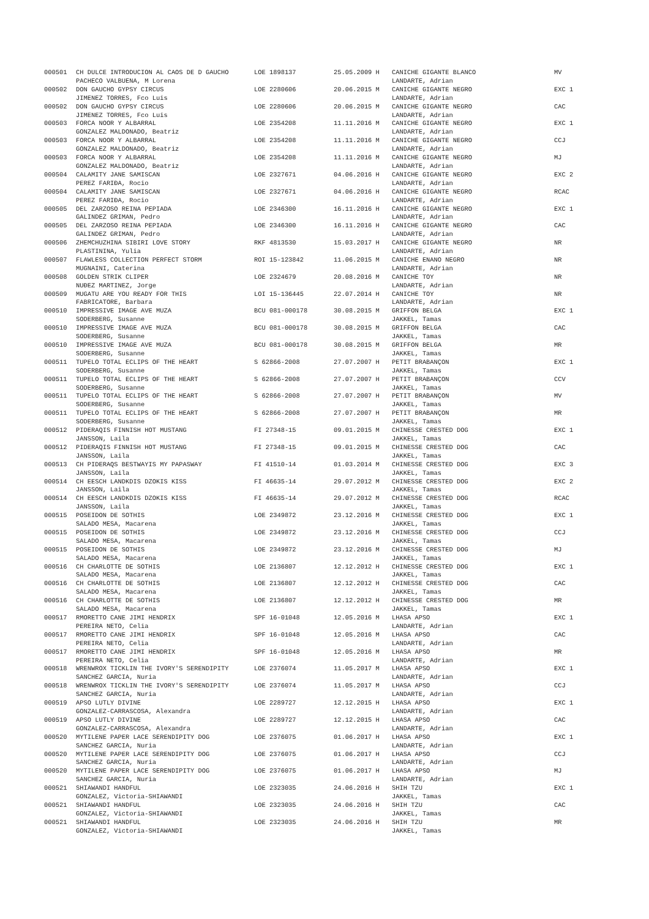| 000501 | CH DULCE INTRODUCION AL CAOS DE D GAUCHO | LOE 1898137 | 25.05.2009 H | CANICHE GIGANTE BLANCO | MV |
| | PACHECO VALBUENA, M Lorena | | | LANDARTE, Adrian | |
| 000502 | DON GAUCHO GYPSY CIRCUS | LOE 2280606 | 20.06.2015 M | CANICHE GIGANTE NEGRO | EXC 1 |
| | JIMENEZ TORRES, Fco Luis | | | LANDARTE, Adrian | |
| 000502 | DON GAUCHO GYPSY CIRCUS | LOE 2280606 | 20.06.2015 M | CANICHE GIGANTE NEGRO | CAC |
| | JIMENEZ TORRES, Fco Luis | | | LANDARTE, Adrian | |
| 000503 | FORCA NOOR Y ALBARRAL | LOE 2354208 | 11.11.2016 M | CANICHE GIGANTE NEGRO | EXC 1 |
| | GONZALEZ MALDONADO, Beatriz | | | LANDARTE, Adrian | |
| 000503 | FORCA NOOR Y ALBARRAL | LOE 2354208 | 11.11.2016 M | CANICHE GIGANTE NEGRO | CCJ |
| | GONZALEZ MALDONADO, Beatriz | | | LANDARTE, Adrian | |
| 000503 | FORCA NOOR Y ALBARRAL | LOE 2354208 | 11.11.2016 M | CANICHE GIGANTE NEGRO | MJ |
| | GONZALEZ MALDONADO, Beatriz | | | LANDARTE, Adrian | |
| 000504 | CALAMITY JANE SAMISCAN | LOE 2327671 | 04.06.2016 H | CANICHE GIGANTE NEGRO | EXC 2 |
| | PEREZ FARIĐA, Rocio | | | LANDARTE, Adrian | |
| 000504 | CALAMITY JANE SAMISCAN | LOE 2327671 | 04.06.2016 H | CANICHE GIGANTE NEGRO | RCAC |
| | PEREZ FARIĐA, Rocio | | | LANDARTE, Adrian | |
| 000505 | DEL ZARZOSO REINA PEPIADA | LOE 2346300 | 16.11.2016 H | CANICHE GIGANTE NEGRO | EXC 1 |
| | GALINDEZ GRIMAN, Pedro | | | LANDARTE, Adrian | |
| 000505 | DEL ZARZOSO REINA PEPIADA | LOE 2346300 | 16.11.2016 H | CANICHE GIGANTE NEGRO | CAC |
| | GALINDEZ GRIMAN, Pedro | | | LANDARTE, Adrian | |
| 000506 | ZHEMCHUZHINA SIBIRI LOVE STORY | RKF 4813530 | 15.03.2017 H | CANICHE GIGANTE NEGRO | NR |
| | PLASTININA, Yulia | | | LANDARTE, Adrian | |
| 000507 | FLAWLESS COLLECTION PERFECT STORM | ROI 15-123842 | 11.06.2015 M | CANICHE ENANO NEGRO | NR |
| | MUGNAINI, Caterina | | | LANDARTE, Adrian | |
| 000508 | GOLDEN STRIK CLIPER | LOE 2324679 | 20.08.2016 M | CANICHE TOY | NR |
| | NUĐEZ MARTINEZ, Jorge | | | LANDARTE, Adrian | |
| 000509 | MUGATU ARE YOU READY FOR THIS | LOI 15-136445 | 22.07.2014 H | CANICHE TOY | NR |
| | FABRICATORE, Barbara | | | LANDARTE, Adrian | |
| 000510 | IMPRESSIVE IMAGE AVE MUZA | BCU 081-000178 | 30.08.2015 M | GRIFFON BELGA | EXC 1 |
| | SODERBERG, Susanne | | | JAKKEL, Tamas | |
| 000510 | IMPRESSIVE IMAGE AVE MUZA | BCU 081-000178 | 30.08.2015 M | GRIFFON BELGA | CAC |
| | SODERBERG, Susanne | | | JAKKEL, Tamas | |
| 000510 | IMPRESSIVE IMAGE AVE MUZA | BCU 081-000178 | 30.08.2015 M | GRIFFON BELGA | MR |
| | SODERBERG, Susanne | | | JAKKEL, Tamas | |
| 000511 | TUPELO TOTAL ECLIPS OF THE HEART | S 62866-2008 | 27.07.2007 H | PETIT BRABANÇON | EXC 1 |
| | SODERBERG, Susanne | | | JAKKEL, Tamas | |
| 000511 | TUPELO TOTAL ECLIPS OF THE HEART | S 62866-2008 | 27.07.2007 H | PETIT BRABANÇON | CCV |
| | SODERBERG, Susanne | | | JAKKEL, Tamas | |
| 000511 | TUPELO TOTAL ECLIPS OF THE HEART | S 62866-2008 | 27.07.2007 H | PETIT BRABANÇON | MV |
| | SODERBERG, Susanne | | | JAKKEL, Tamas | |
| 000511 | TUPELO TOTAL ECLIPS OF THE HEART | S 62866-2008 | 27.07.2007 H | PETIT BRABANÇON | MR |
| | SODERBERG, Susanne | | | JAKKEL, Tamas | |
| 000512 | PIDERAQIS FINNISH HOT MUSTANG | FI 27348-15 | 09.01.2015 M | CHINESSE CRESTED DOG | EXC 1 |
| | JANSSON, Laila | | | JAKKEL, Tamas | |
| 000512 | PIDERAQIS FINNISH HOT MUSTANG | FI 27348-15 | 09.01.2015 M | CHINESSE CRESTED DOG | CAC |
| | JANSSON, Laila | | | JAKKEL, Tamas | |
| 000513 | CH PIDERAQS BESTWAYIS MY PAPASWAY | FI 41510-14 | 01.03.2014 M | CHINESSE CRESTED DOG | EXC 3 |
| | JANSSON, Laila | | | JAKKEL, Tamas | |
| 000514 | CH EESCH LANDKDIS DZOKIS KISS | FI 46635-14 | 29.07.2012 M | CHINESSE CRESTED DOG | EXC 2 |
| | JANSSON, Laila | | | JAKKEL, Tamas | |
| 000514 | CH EESCH LANDKDIS DZOKIS KISS | FI 46635-14 | 29.07.2012 M | CHINESSE CRESTED DOG | RCAC |
| | JANSSON, Laila | | | JAKKEL, Tamas | |
| 000515 | POSEIDON DE SOTHIS | LOE 2349872 | 23.12.2016 M | CHINESSE CRESTED DOG | EXC 1 |
| | SALADO MESA, Macarena | | | JAKKEL, Tamas | |
| 000515 | POSEIDON DE SOTHIS | LOE 2349872 | 23.12.2016 M | CHINESSE CRESTED DOG | CCJ |
| | SALADO MESA, Macarena | | | JAKKEL, Tamas | |
| 000515 | POSEIDON DE SOTHIS | LOE 2349872 | 23.12.2016 M | CHINESSE CRESTED DOG | MJ |
| | SALADO MESA, Macarena | | | JAKKEL, Tamas | |
| 000516 | CH CHARLOTTE DE SOTHIS | LOE 2136807 | 12.12.2012 H | CHINESSE CRESTED DOG | EXC 1 |
| | SALADO MESA, Macarena | | | JAKKEL, Tamas | |
| 000516 | CH CHARLOTTE DE SOTHIS | LOE 2136807 | 12.12.2012 H | CHINESSE CRESTED DOG | CAC |
| | SALADO MESA, Macarena | | | JAKKEL, Tamas | |
| 000516 | CH CHARLOTTE DE SOTHIS | LOE 2136807 | 12.12.2012 H | CHINESSE CRESTED DOG | MR |
| | SALADO MESA, Macarena | | | JAKKEL, Tamas | |
| 000517 | RMORETTO CANE JIMI HENDRIX | SPF 16-01048 | 12.05.2016 M | LHASA APSO | EXC 1 |
| | PEREIRA NETO, Celia | | | LANDARTE, Adrian | |
| 000517 | RMORETTO CANE JIMI HENDRIX | SPF 16-01048 | 12.05.2016 M | LHASA APSO | CAC |
| | PEREIRA NETO, Celia | | | LANDARTE, Adrian | |
| 000517 | RMORETTO CANE JIMI HENDRIX | SPF 16-01048 | 12.05.2016 M | LHASA APSO | MR |
| | PEREIRA NETO, Celia | | | LANDARTE, Adrian | |
| 000518 | WRENWROX TICKLIN THE IVORY'S SERENDIPITY | LOE 2376074 | 11.05.2017 M | LHASA APSO | EXC 1 |
| | SANCHEZ GARCIA, Nuria | | | LANDARTE, Adrian | |
| 000518 | WRENWROX TICKLIN THE IVORY'S SERENDIPITY | LOE 2376074 | 11.05.2017 M | LHASA APSO | CCJ |
| | SANCHEZ GARCIA, Nuria | | | LANDARTE, Adrian | |
| 000519 | APSO LUTLY DIVINE | LOE 2289727 | 12.12.2015 H | LHASA APSO | EXC 1 |
| | GONZALEZ-CARRASCOSA, Alexandra | | | LANDARTE, Adrian | |
| 000519 | APSO LUTLY DIVINE | LOE 2289727 | 12.12.2015 H | LHASA APSO | CAC |
| | GONZALEZ-CARRASCOSA, Alexandra | | | LANDARTE, Adrian | |
| 000520 | MYTILENE PAPER LACE SERENDIPITY DOG | LOE 2376075 | 01.06.2017 H | LHASA APSO | EXC 1 |
| | SANCHEZ GARCIA, Nuria | | | LANDARTE, Adrian | |
| 000520 | MYTILENE PAPER LACE SERENDIPITY DOG | LOE 2376075 | 01.06.2017 H | LHASA APSO | CCJ |
| | SANCHEZ GARCIA, Nuria | | | LANDARTE, Adrian | |
| 000520 | MYTILENE PAPER LACE SERENDIPITY DOG | LOE 2376075 | 01.06.2017 H | LHASA APSO | MJ |
| | SANCHEZ GARCIA, Nuria | | | LANDARTE, Adrian | |
| 000521 | SHIAWANDI HANDFUL | LOE 2323035 | 24.06.2016 H | SHIH TZU | EXC 1 |
| | GONZALEZ, Victoria-SHIAWANDI | | | JAKKEL, Tamas | |
| 000521 | SHIAWANDI HANDFUL | LOE 2323035 | 24.06.2016 H | SHIH TZU | CAC |
| | GONZALEZ, Victoria-SHIAWANDI | | | JAKKEL, Tamas | |
| 000521 | SHIAWANDI HANDFUL | LOE 2323035 | 24.06.2016 H | SHIH TZU | MR |
| | GONZALEZ, Victoria-SHIAWANDI | | | JAKKEL, Tamas | |